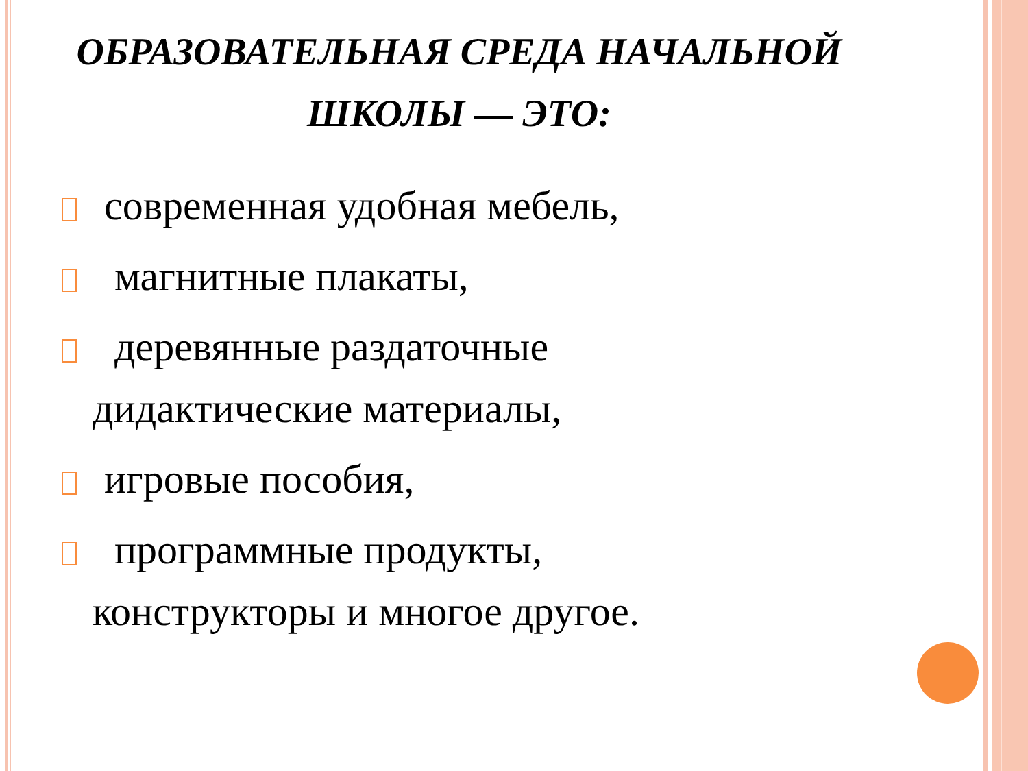ОБРАЗОВАТЕЛЬНАЯ СРЕДА НАЧАЛЬНОЙ
ШКОЛЫ — ЭТО:
современная удобная мебель,
магнитные плакаты,
деревянные раздаточные
дидактические материалы,
игровые пособия,
программные продукты,
конструкторы и многое другое.